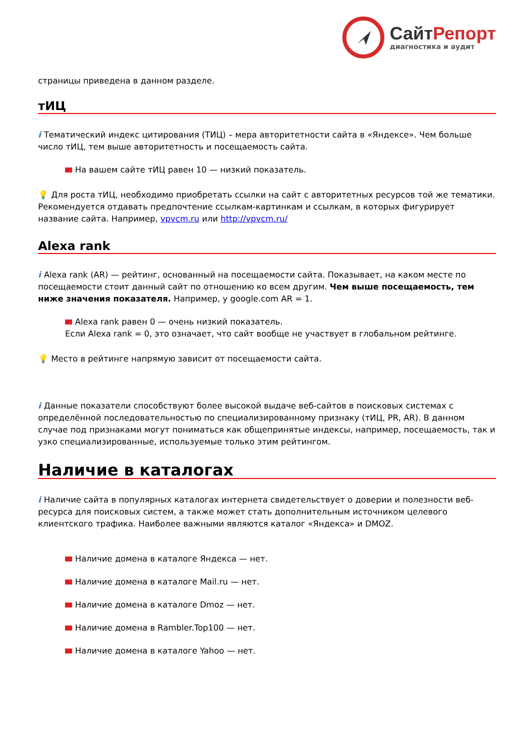СайтРепорт
диагностика и аудит
страницы приведена в данном разделе.
тИЦ
i Тематический индекс цитирования (ТИЦ) – мера авторитетности сайта в «Яндексе». Чем больше число тИЦ, тем выше авторитетность и посещаемость сайта.
На вашем сайте тИЦ равен 10 — низкий показатель.
💡 Для роста тИЦ, необходимо приобретать ссылки на сайт с авторитетных ресурсов той же тематики. Рекомендуется отдавать предпочтение ссылкам-картинкам и ссылкам, в которых фигурирует название сайта. Например, vpvcm.ru или http://vpvcm.ru/
Alexa rank
i Alexa rank (AR) — рейтинг, основанный на посещаемости сайта. Показывает, на каком месте по посещаемости стоит данный сайт по отношению ко всем другим. Чем выше посещаемость, тем ниже значения показателя. Например, у google.com AR = 1.
Alexa rank равен 0 — очень низкий показатель.
Если Alexa rank = 0, это означает, что сайт вообще не участвует в глобальном рейтинге.
💡 Место в рейтинге напрямую зависит от посещаемости сайта.
i Данные показатели способствуют более высокой выдаче веб-сайтов в поисковых системах с определённой последовательностью по специализированному признаку (тИЦ, PR, AR). В данном случае под признаками могут пониматься как общепринятые индексы, например, посещаемость, так и узко специализированные, используемые только этим рейтингом.
Наличие в каталогах
i Наличие сайта в популярных каталогах интернета свидетельствует о доверии и полезности веб-ресурса для поисковых систем, а также может стать дополнительным источником целевого клиентского трафика. Наиболее важными являются каталог «Яндекса» и DMOZ.
Наличие домена в каталоге Яндекса — нет.
Наличие домена в каталоге Mail.ru — нет.
Наличие домена в каталоге Dmoz — нет.
Наличие домена в Rambler.Top100 — нет.
Наличие домена в каталоге Yahoo — нет.